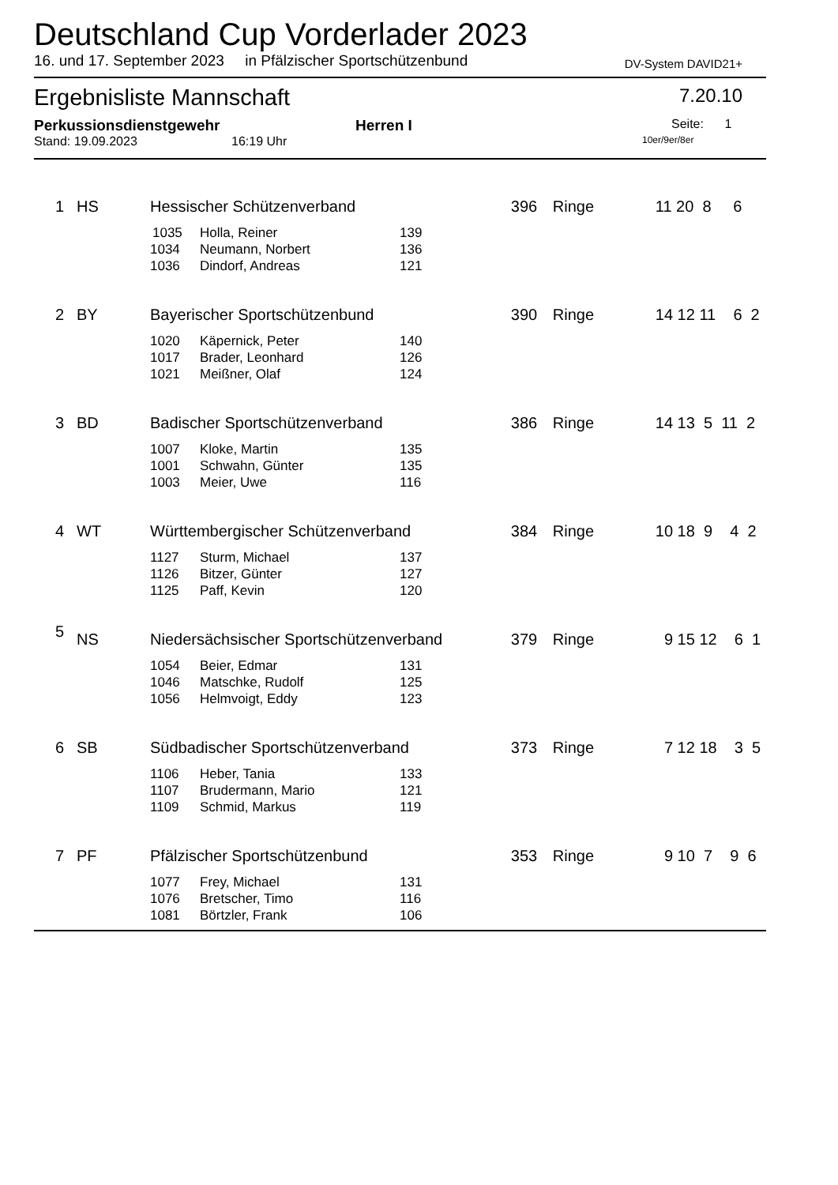Deutschland Cup Vorderlader 2023
16. und 17. September 2023 in Pfälzischer Sportschützenbund DV-System DAVID21+
Ergebnisliste Mannschaft 7.20.10
Perkussionsdienstgewehr Herren I Seite: 1
Stand: 19.09.2023 16:19 Uhr 10er/9er/8er
| 1 | HS | Hessischer Schützenverband | | | 396 | Ringe | 11 20 8 6 |
| | | 1035 | Holla, Reiner | 139 | | | |
| | | 1034 | Neumann, Norbert | 136 | | | |
| | | 1036 | Dindorf, Andreas | 121 | | | |
| 2 | BY | Bayerischer Sportschützenbund | | | 390 | Ringe | 14 12 11 6 2 |
| | | 1020 | Käpernick, Peter | 140 | | | |
| | | 1017 | Brader, Leonhard | 126 | | | |
| | | 1021 | Meißner, Olaf | 124 | | | |
| 3 | BD | Badischer Sportschützenverband | | | 386 | Ringe | 14 13 5 11 2 |
| | | 1007 | Kloke, Martin | 135 | | | |
| | | 1001 | Schwahn, Günter | 135 | | | |
| | | 1003 | Meier, Uwe | 116 | | | |
| 4 | WT | Württembergischer Schützenverband | | | 384 | Ringe | 10 18 9 4 2 |
| | | 1127 | Sturm, Michael | 137 | | | |
| | | 1126 | Bitzer, Günter | 127 | | | |
| | | 1125 | Paff, Kevin | 120 | | | |
| 5 | NS | Niedersächsischer Sportschützenverband | | | 379 | Ringe | 9 15 12 6 1 |
| | | 1054 | Beier, Edmar | 131 | | | |
| | | 1046 | Matschke, Rudolf | 125 | | | |
| | | 1056 | Helmvoigt, Eddy | 123 | | | |
| 6 | SB | Südbadischer Sportschützenverband | | | 373 | Ringe | 7 12 18 3 5 |
| | | 1106 | Heber, Tania | 133 | | | |
| | | 1107 | Brudermann, Mario | 121 | | | |
| | | 1109 | Schmid, Markus | 119 | | | |
| 7 | PF | Pfälzischer Sportschützenbund | | | 353 | Ringe | 9 10 7 9 6 |
| | | 1077 | Frey, Michael | 131 | | | |
| | | 1076 | Bretscher, Timo | 116 | | | |
| | | 1081 | Börtzler, Frank | 106 | | | |